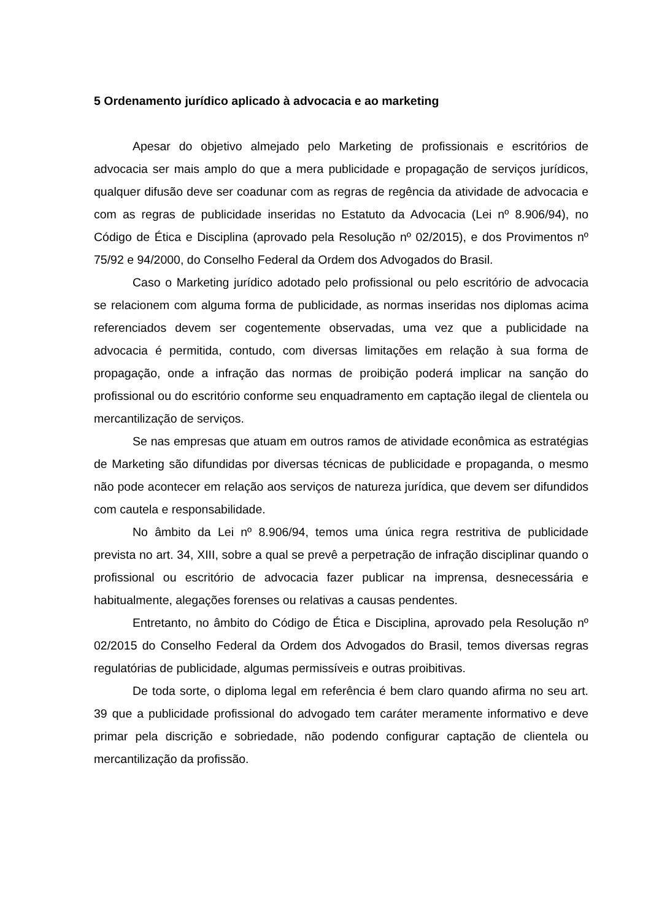5 Ordenamento jurídico aplicado à advocacia e ao marketing
Apesar do objetivo almejado pelo Marketing de profissionais e escritórios de advocacia ser mais amplo do que a mera publicidade e propagação de serviços jurídicos, qualquer difusão deve ser coadunar com as regras de regência da atividade de advocacia e com as regras de publicidade inseridas no Estatuto da Advocacia (Lei nº 8.906/94), no Código de Ética e Disciplina (aprovado pela Resolução nº 02/2015), e dos Provimentos nº 75/92 e 94/2000, do Conselho Federal da Ordem dos Advogados do Brasil.
Caso o Marketing jurídico adotado pelo profissional ou pelo escritório de advocacia se relacionem com alguma forma de publicidade, as normas inseridas nos diplomas acima referenciados devem ser cogentemente observadas, uma vez que a publicidade na advocacia é permitida, contudo, com diversas limitações em relação à sua forma de propagação, onde a infração das normas de proibição poderá implicar na sanção do profissional ou do escritório conforme seu enquadramento em captação ilegal de clientela ou mercantilização de serviços.
Se nas empresas que atuam em outros ramos de atividade econômica as estratégias de Marketing são difundidas por diversas técnicas de publicidade e propaganda, o mesmo não pode acontecer em relação aos serviços de natureza jurídica, que devem ser difundidos com cautela e responsabilidade.
No âmbito da Lei nº 8.906/94, temos uma única regra restritiva de publicidade prevista no art. 34, XIII, sobre a qual se prevê a perpetração de infração disciplinar quando o profissional ou escritório de advocacia fazer publicar na imprensa, desnecessária e habitualmente, alegações forenses ou relativas a causas pendentes.
Entretanto, no âmbito do Código de Ética e Disciplina, aprovado pela Resolução nº 02/2015 do Conselho Federal da Ordem dos Advogados do Brasil, temos diversas regras regulatórias de publicidade, algumas permissíveis e outras proibitivas.
De toda sorte, o diploma legal em referência é bem claro quando afirma no seu art. 39 que a publicidade profissional do advogado tem caráter meramente informativo e deve primar pela discrição e sobriedade, não podendo configurar captação de clientela ou mercantilização da profissão.